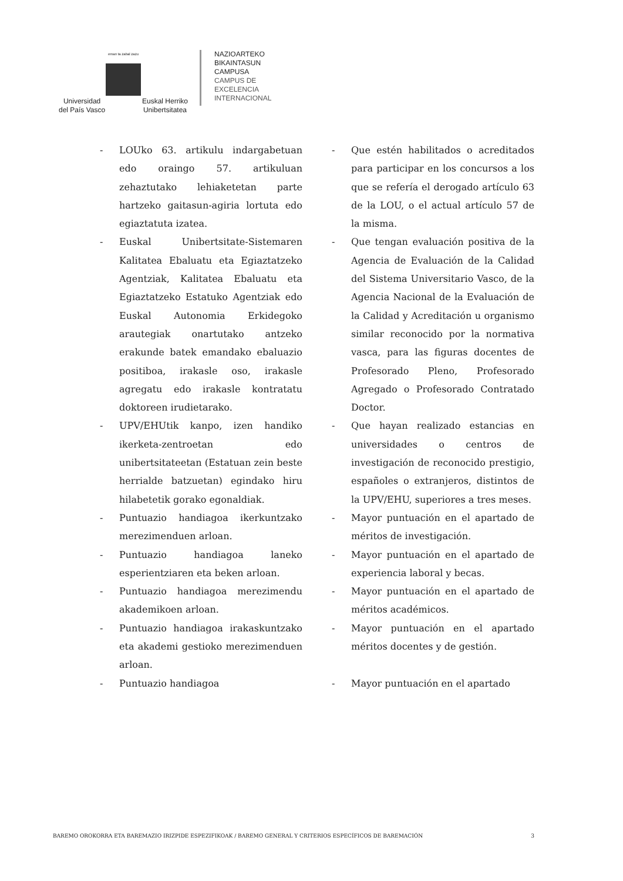eman ta zabal zazu
Universidad
del País Vasco Euskal Herriko
Unibertsitatea
NAZIOARTEKO
BIKAINTASUN
CAMPUSA
CAMPUS DE
EXCELENCIA
INTERNACIONAL
- LOUko 63. artikulu indargabetuan edo oraingo 57. artikuluan zehaztutako lehiaketetan parte hartzeko gaitasun-agiria lortuta edo egiaztatuta izatea.
- Que estén habilitados o acreditados para participar en los concursos a los que se refería el derogado artículo 63 de la LOU, o el actual artículo 57 de la misma.
- Euskal Unibertsitate-Sistemaren Kalitatea Ebaluatu eta Egiaztatzeko Agentziak, Kalitatea Ebaluatu eta Egiaztatzeko Estatuko Agentziak edo Euskal Autonomia Erkidegoko arautegiak onartutako antzeko erakunde batek emandako ebaluazio positiboa, irakasle oso, irakasle agregatu edo irakasle kontratatu doktoreen irudietarako.
- Que tengan evaluación positiva de la Agencia de Evaluación de la Calidad del Sistema Universitario Vasco, de la Agencia Nacional de la Evaluación de la Calidad y Acreditación u organismo similar reconocido por la normativa vasca, para las figuras docentes de Profesorado Pleno, Profesorado Agregado o Profesorado Contratado Doctor.
- UPV/EHUtik kanpo, izen handiko ikerketa-zentroetan edo unibertsitateetan (Estatuan zein beste herrialde batzuetan) egindako hiru hilabetetik gorako egonaldiak.
- Que hayan realizado estancias en universidades o centros de investigación de reconocido prestigio, españoles o extranjeros, distintos de la UPV/EHU, superiores a tres meses.
- Puntuazio handiagoa ikerkuntzako merezimenduen arloan.
- Mayor puntuación en el apartado de méritos de investigación.
- Puntuazio handiagoa laneko esperientziaren eta beken arloan.
- Mayor puntuación en el apartado de experiencia laboral y becas.
- Puntuazio handiagoa merezimendu akademikoen arloan.
- Mayor puntuación en el apartado de méritos académicos.
- Puntuazio handiagoa irakaskuntzako eta akademi gestioko merezimenduen arloan.
- Mayor puntuación en el apartado méritos docentes y de gestión.
- Puntuazio handiagoa - Mayor puntuación en el apartado
BAREMO OROKORRA ETA BAREMAZIO IRIZPIDE ESPEZIFIKOAK / BAREMO GENERAL Y CRITERIOS ESPECÍFICOS DE BAREMACIÓN 3